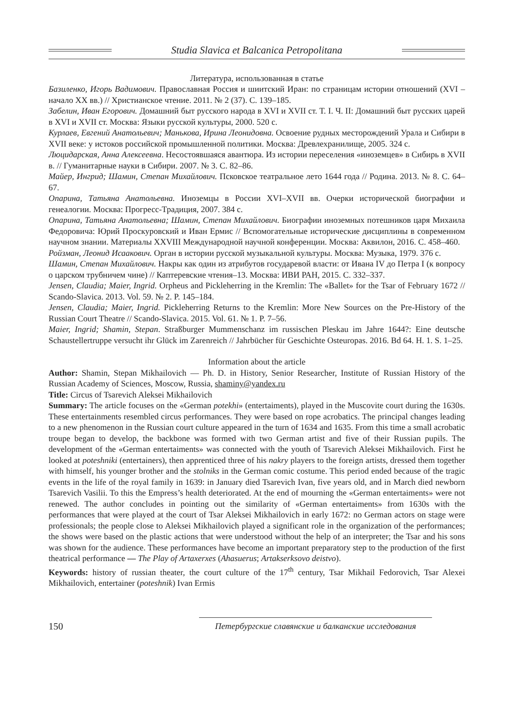Studia Slavica et Balcanica Petropolitana
Литература, использованная в статье
Базиленко, Игорь Вадимович. Православная Россия и шиитский Иран: по страницам истории отношений (XVI – начало XX вв.) // Христианское чтение. 2011. № 2 (37). С. 139–185.
Забелин, Иван Егорович. Домашний быт русского народа в XVI и XVII ст. Т. I. Ч. II: Домашний быт русских царей в XVI и XVII ст. Москва: Языки русской культуры, 2000. 520 с.
Курлаев, Евгений Анатольевич; Манькова, Ирина Леонидовна. Освоение рудных месторождений Урала и Сибири в XVII веке: у истоков российской промышленной политики. Москва: Древлехранилище, 2005. 324 с.
Люцидарская, Анна Алексеевна. Несостоявшаяся авантюра. Из истории переселения «иноземцев» в Сибирь в XVII в. // Гуманитарные науки в Сибири. 2007. № 3. С. 82–86.
Майер, Ингрид; Шамин, Степан Михайлович. Псковское театральное лето 1644 года // Родина. 2013. № 8. С. 64–67.
Опарина, Татьяна Анатольевна. Иноземцы в России XVI–XVII вв. Очерки исторической биографии и генеалогии. Москва: Прогресс-Традиция, 2007. 384 с.
Опарина, Татьяна Анатольевна; Шамин, Степан Михайлович. Биографии иноземных потешников царя Михаила Федоровича: Юрий Проскуровский и Иван Ермис // Вспомогательные исторические дисциплины в современном научном знании. Материалы XXVIII Международной научной конференции. Москва: Аквилон, 2016. С. 458–460.
Ройзман, Леонид Исаакович. Орган в истории русской музыкальной культуры. Москва: Музыка, 1979. 376 с.
Шамин, Степан Михайлович. Накры как один из атрибутов государевой власти: от Ивана IV до Петра I (к вопросу о царском трубничем чине) // Каптеревские чтения–13. Москва: ИВИ РАН, 2015. С. 332–337.
Jensen, Claudia; Maier, Ingrid. Orpheus and Pickleherring in the Kremlin: The «Ballet» for the Tsar of February 1672 // Scando-Slavica. 2013. Vol. 59. № 2. P. 145–184.
Jensen, Claudia; Maier, Ingrid. Pickleherring Returns to the Kremlin: More New Sources on the Pre-History of the Russian Court Theatre // Scando-Slavica. 2015. Vol. 61. № 1. P. 7–56.
Maier, Ingrid; Shamin, Stepan. Straßburger Mummenschanz im russischen Pleskau im Jahre 1644?: Eine deutsche Schaustellertruppe versucht ihr Glück im Zarenreich // Jahrbücher für Geschichte Osteuropas. 2016. Bd 64. H. 1. S. 1–25.
Information about the article
Author: Shamin, Stepan Mikhailovich — Ph. D. in History, Senior Researcher, Institute of Russian History of the Russian Academy of Sciences, Moscow, Russia, shaminy@yandex.ru
Title: Circus of Tsarevich Aleksei Mikhailovich
Summary: The article focuses on the «German potekhi» (entertaiments), played in the Muscovite court during the 1630s. These entertainments resembled circus performances. They were based on rope acrobatics. The principal changes leading to a new phenomenon in the Russian court culture appeared in the turn of 1634 and 1635. From this time a small acrobatic troupe began to develop, the backbone was formed with two German artist and five of their Russian pupils. The development of the «German entertaiments» was connected with the youth of Tsarevich Aleksei Mikhailovich. First he looked at poteshniki (entertainers), then apprenticed three of his nakry players to the foreign artists, dressed them together with himself, his younger brother and the stolniks in the German comic costume. This period ended because of the tragic events in the life of the royal family in 1639: in January died Tsarevich Ivan, five years old, and in March died newborn Tsarevich Vasilii. To this the Empress’s health deteriorated. At the end of mourning the «German entertaiments» were not renewed. The author concludes in pointing out the similarity of «German entertaiments» from 1630s with the performances that were played at the court of Tsar Aleksei Mikhailovich in early 1672: no German actors on stage were professionals; the people close to Aleksei Mikhailovich played a significant role in the organization of the performances; the shows were based on the plastic actions that were understood without the help of an interpreter; the Tsar and his sons was shown for the audience. These performances have become an important preparatory step to the production of the first theatrical performance — The Play of Artaxerxes (Ahasuerus; Artakserksovo deistvo).
Keywords: history of russian theater, the court culture of the 17<sup>th</sup> century, Tsar Mikhail Fedorovich, Tsar Alexei Mikhailovich, entertainer (poteshnik) Ivan Ermis
150
Петербургские славянские и балканские исследования